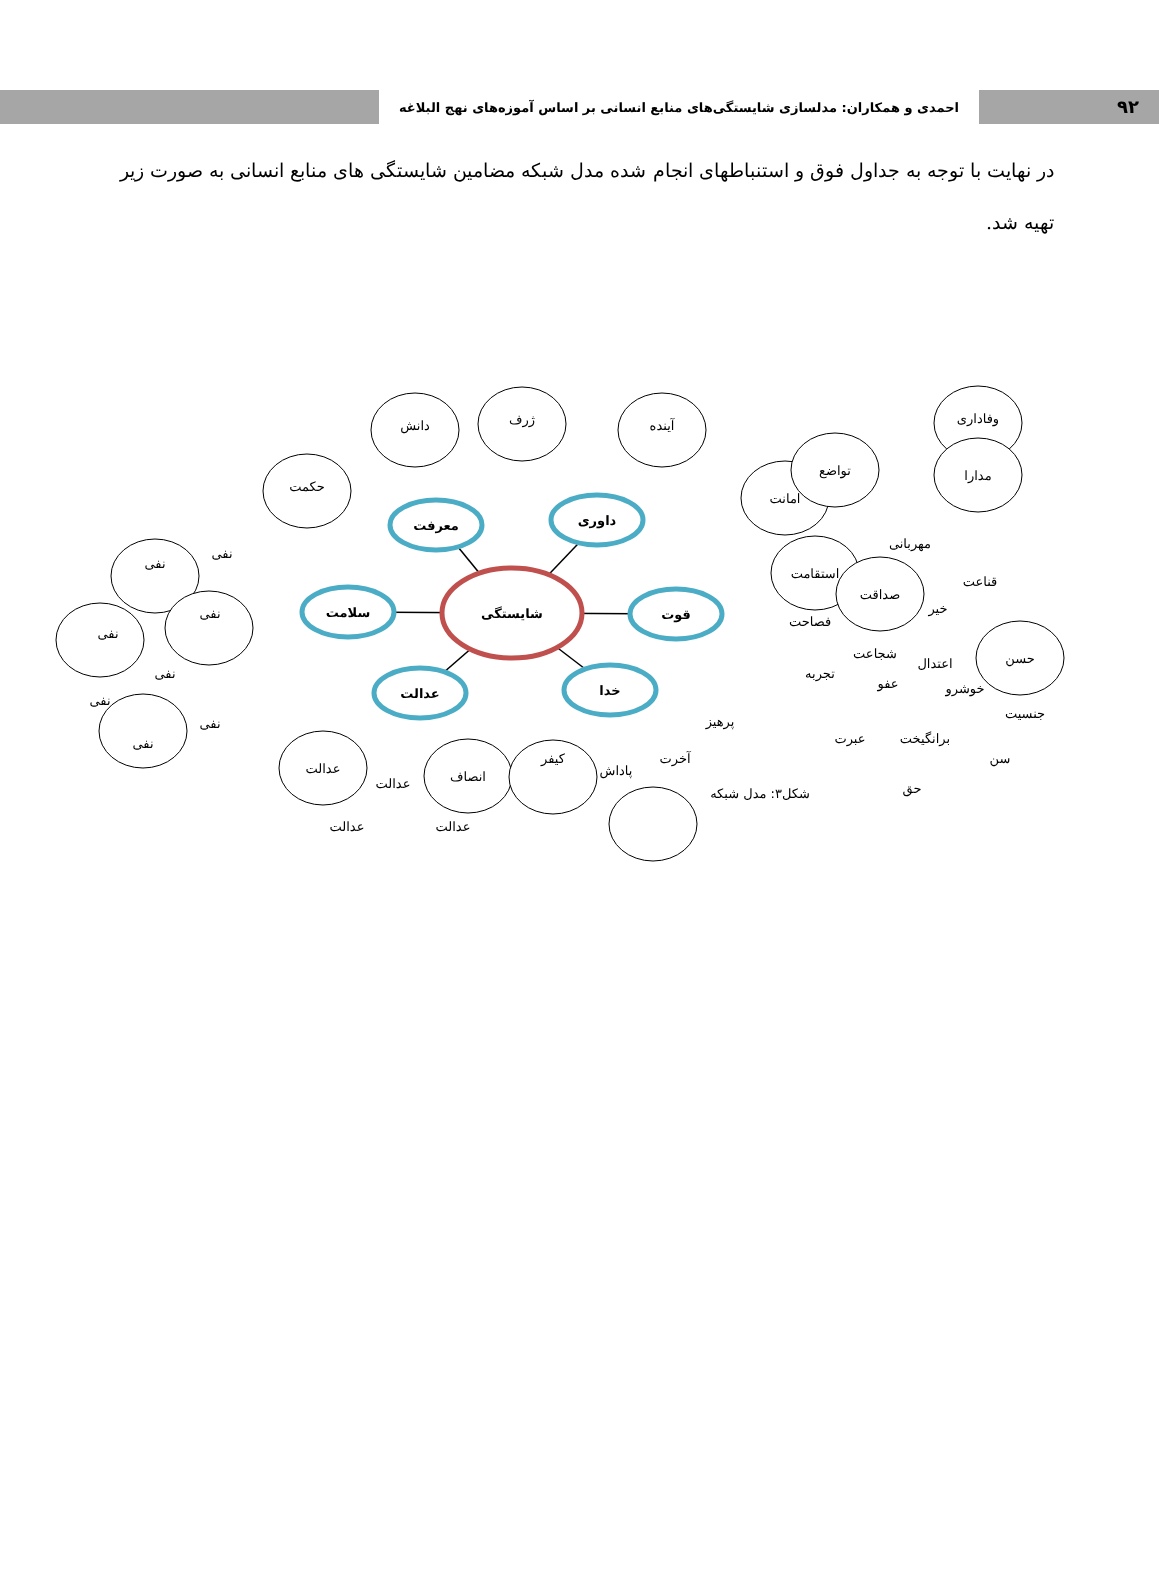۹۲
احمدی و همکاران: مدلسازی شایستگی‌های منابع انسانی بر اساس آموزه‌های نهج البلاغه
در نهایت با توجه به جداول فوق و استنباطهای انجام شده مدل شبکه مضامین شایستگی های منابع انسانی به صورت زیر تهیه شد.
شایستگی
معرفت
داوری
سلامت
قوت
عدالت
خدا
دانش
ژرف
آینده
حکمت
امانت
تواضع
وفاداری
مدارا
استقامت
صداقت
مهربانی
قناعت
خیر
فصاحت
شجاعت
اعتدال
حسن
تجربه
عفو
خوشرو
جنسیت
عبرت
برانگیخت
سن
حق
نفی
نفی
نفی
نفی
نفی
نفی
نفی
نفی
عدالت
عدالت
انصاف
عدالت
عدالت
کیفر
پاداش
آخرت
پرهیز
شکل۳: مدل شبکه